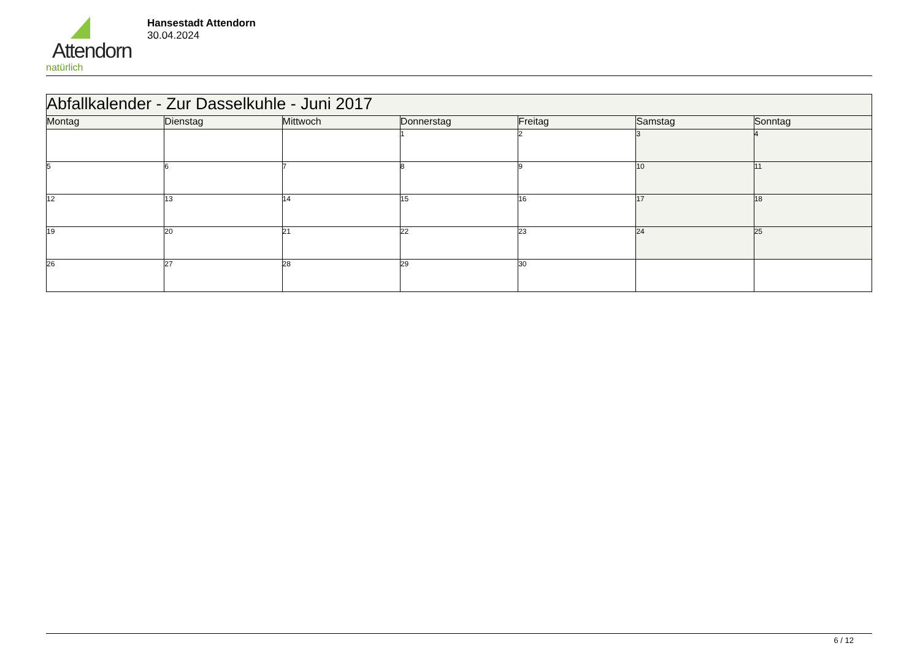Attendorn
natürlich
Hansestadt Attendorn
30.04.2024
| Abfallkalender - Zur Dasselkuhle - Juni 2017 | | | | | | |
| Montag | Dienstag | Mittwoch | Donnerstag | Freitag | Samstag | Sonntag |
| | | | 1 | 2 | 3 | 4 |
| 5 | 6 | 7 | 8 | 9 | 10 | 11 |
| 12 | 13 | 14 | 15 | 16 | 17 | 18 |
| 19 | 20 | 21 | 22 | 23 | 24 | 25 |
| 26 | 27 | 28 | 29 | 30 | | |
6 / 12